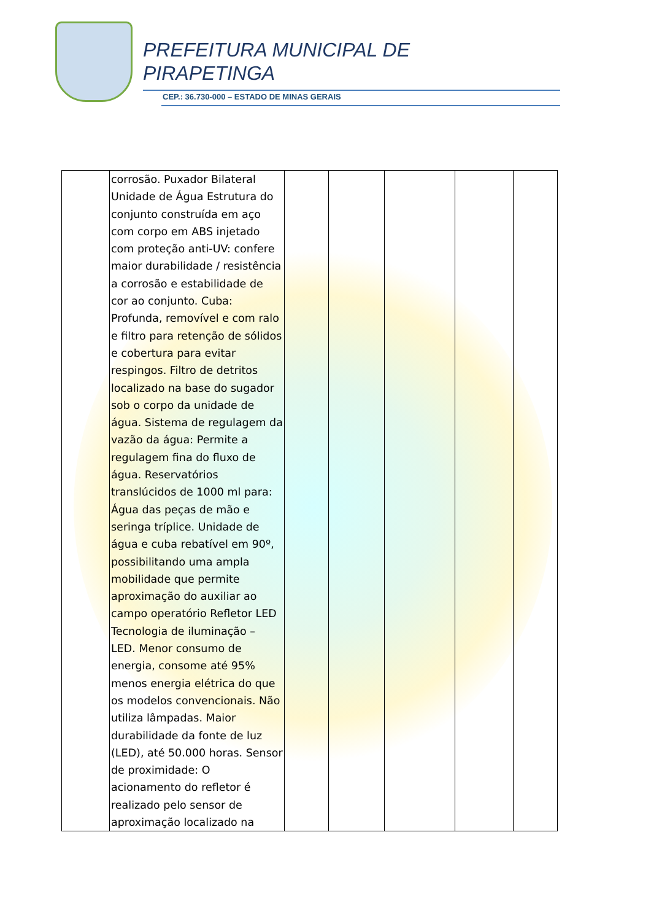PREFEITURA MUNICIPAL DE
PIRAPETINGA
CEP.: 36.730-000 – ESTADO DE MINAS GERAIS
| | corrosão. Puxador Bilateral Unidade de Água Estrutura do conjunto construída em aço com corpo em ABS injetado com proteção anti-UV: confere maior durabilidade / resistência a corrosão e estabilidade de cor ao conjunto. Cuba: Profunda, removível e com ralo e filtro para retenção de sólidos e cobertura para evitar respingos. Filtro de detritos localizado na base do sugador sob o corpo da unidade de água. Sistema de regulagem da vazão da água: Permite a regulagem fina do fluxo de água. Reservatórios translúcidos de 1000 ml para: Água das peças de mão e seringa tríplice. Unidade de água e cuba rebatível em 90º, possibilitando uma ampla mobilidade que permite aproximação do auxiliar ao campo operatório Refletor LED Tecnologia de iluminação – LED. Menor consumo de energia, consome até 95% menos energia elétrica do que os modelos convencionais. Não utiliza lâmpadas. Maior durabilidade da fonte de luz (LED), até 50.000 horas. Sensor de proximidade: O acionamento do refletor é realizado pelo sensor de aproximação localizado na | | | | | |